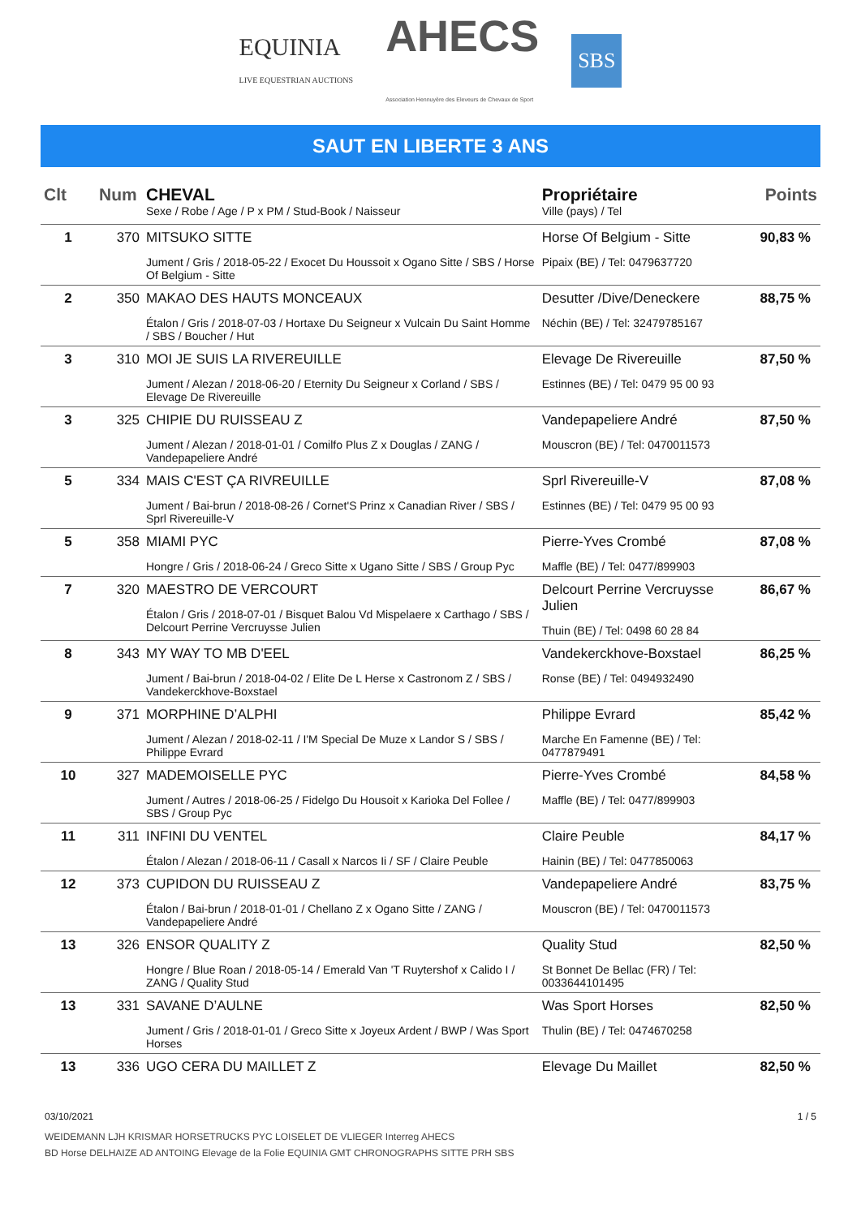EQUINIA
LIVE EQUESTRIAN AUCTIONS
AHECS
Association Hennuyère des Eleveurs de Chevaux de Sport
SBS
SAUT EN LIBERTE 3 ANS
| Clt | Num | CHEVAL Sexe / Robe / Age / P x PM / Stud-Book / Naisseur | Propriétaire Ville (pays) / Tel | Points |
| --- | --- | --- | --- | --- |
| 1 | 370 | MITSUKO SITTE Jument / Gris / 2018-05-22 / Exocet Du Houssoit x Ogano Sitte / SBS / Horse Of Belgium - Sitte | Horse Of Belgium - Sitte Pipaix (BE) / Tel: 0479637720 | 90,83 % |
| 2 | 350 | MAKAO DES HAUTS MONCEAUX Étalon / Gris / 2018-07-03 / Hortaxe Du Seigneur x Vulcain Du Saint Homme / SBS / Boucher / Hut | Desutter /Dive/Deneckere Néchin (BE) / Tel: 32479785167 | 88,75 % |
| 3 | 310 | MOI JE SUIS LA RIVEREUILLE Jument / Alezan / 2018-06-20 / Eternity Du Seigneur x Corland / SBS / Elevage De Rivereuille | Elevage De Rivereuille Estinnes (BE) / Tel: 0479 95 00 93 | 87,50 % |
| 3 | 325 | CHIPIE DU RUISSEAU Z Jument / Alezan / 2018-01-01 / Comilfo Plus Z x Douglas / ZANG / Vandepapeliere André | Vandepapeliere André Mouscron (BE) / Tel: 0470011573 | 87,50 % |
| 5 | 334 | MAIS C'EST ÇA RIVREUILLE Jument / Bai-brun / 2018-08-26 / Cornet'S Prinz x Canadian River / SBS / Sprl Rivereuille-V | Sprl Rivereuille-V Estinnes (BE) / Tel: 0479 95 00 93 | 87,08 % |
| 5 | 358 | MIAMI PYC Hongre / Gris / 2018-06-24 / Greco Sitte x Ugano Sitte / SBS / Group Pyc | Pierre-Yves Crombé Maffle (BE) / Tel: 0477/899903 | 87,08 % |
| 7 | 320 | MAESTRO DE VERCOURT Étalon / Gris / 2018-07-01 / Bisquet Balou Vd Mispelaere x Carthago / SBS / Delcourt Perrine Vercruysse Julien | Delcourt Perrine Vercruysse Julien Thuin (BE) / Tel: 0498 60 28 84 | 86,67 % |
| 8 | 343 | MY WAY TO MB D'EEL Jument / Bai-brun / 2018-04-02 / Elite De L Herse x Castronom Z / SBS / Vandekerckhove-Boxstael | Vandekerckhove-Boxstael Ronse (BE) / Tel: 0494932490 | 86,25 % |
| 9 | 371 | MORPHINE D’ALPHI Jument / Alezan / 2018-02-11 / I'M Special De Muze x Landor S / SBS / Philippe Evrard | Philippe Evrard Marche En Famenne (BE) / Tel: 0477879491 | 85,42 % |
| 10 | 327 | MADEMOISELLE PYC Jument / Autres / 2018-06-25 / Fidelgo Du Housoit x Karioka Del Follee / SBS / Group Pyc | Pierre-Yves Crombé Maffle (BE) / Tel: 0477/899903 | 84,58 % |
| 11 | 311 | INFINI DU VENTEL Étalon / Alezan / 2018-06-11 / Casall x Narcos Ii / SF / Claire Peuble | Claire Peuble Hainin (BE) / Tel: 0477850063 | 84,17 % |
| 12 | 373 | CUPIDON DU RUISSEAU Z Étalon / Bai-brun / 2018-01-01 / Chellano Z x Ogano Sitte / ZANG / Vandepapeliere André | Vandepapeliere André Mouscron (BE) / Tel: 0470011573 | 83,75 % |
| 13 | 326 | ENSOR QUALITY Z Hongre / Blue Roan / 2018-05-14 / Emerald Van 'T Ruytershof x Calido I / ZANG / Quality Stud | Quality Stud St Bonnet De Bellac (FR) / Tel: 0033644101495 | 82,50 % |
| 13 | 331 | SAVANE D’AULNE Jument / Gris / 2018-01-01 / Greco Sitte x Joyeux Ardent / BWP / Was Sport Horses | Was Sport Horses Thulin (BE) / Tel: 0474670258 | 82,50 % |
| 13 | 336 | UGO CERA DU MAILLET Z | Elevage Du Maillet | 82,50 % |
03/10/2021 1 / 5
WEIDEMANN LJH KRISMAR HORSETRUCKS PYC LOISELET DE VLIEGER Interreg AHECS
BD Horse DELHAIZE AD ANTOING Elevage de la Folie EQUINIA GMT CHRONOGRAPHS SITTE PRH SBS